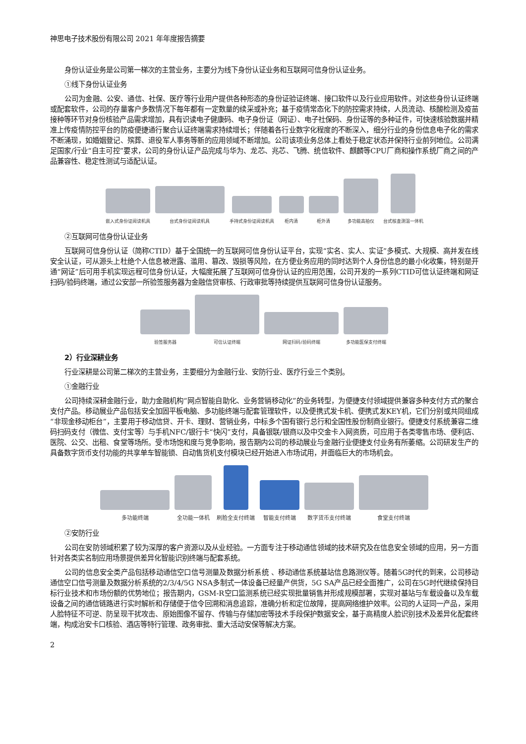神思电子技术股份有限公司 2021 年年度报告摘要
身份认证业务是公司第一梯次的主营业务，主要分为线下身份认证业务和互联网可信身份认证业务。
①线下身份认证业务
公司为金融、公安、通信、社保、医疗等行业用户提供各种形态的身份证验证终端、接口软件以及行业应用软件。对这些身份认证终端或配套软件，公司的存量客户多数情况下每年都有一定数量的续采或补充；基于疫情常态化下的防控需求持续，人员流动、核酸检测及疫苗接种等环节对身份核验产品需求增加，具有识读电子健康码、电子身份证（网证）、电子社保码、身份证等的多种证件，可快速核验数据并精准上传疫情防控平台的防疫便捷通行聚合认证终端需求持续增长；伴随着各行业数字化程度的不断深入，细分行业的身份信息电子化的需求不断涌现，如婚姻登记、殡葬、退役军人事务等新的应用领域不断增加。公司该项业务总体上看处于稳定状态并保持行业前列地位。公司满足国家/行业“自主可控”要求，公司的身份认证产品完成与华为、龙芯、兆芯、飞腾、统信软件、麒麟等CPU厂商和操作系统厂商之间的产品兼容性、稳定性测试与适配认证。
嵌入式身份证阅读机具
台式身份证阅读机具
手持式身份证阅读机具
柜内清
柜外清
多功能高拍仪
台式核查测温一体机
②互联网可信身份认证业务
互联网可信身份认证（简称CTID）基于全国统一的互联网可信身份认证平台，实现“实名、实人、实证”多模式、大规模、高并发在线安全认证，可从源头上杜绝个人信息被泄露、滥用、篡改、毁损等风险，在方便业务应用的同时达到个人身份信息的最小化收集，特别是开通“网证”后可用手机实现远程可信身份认证，大幅度拓展了互联网可信身份认证的应用范围，公司开发的一系列CTID可信认证终端和网证扫码/验码终端，通过公安部一所验签服务器为金融信贷审核、行政审批等持续提供互联网可信身份认证服务。
验签服务器
可信认证终端
网证扫码/验码终端
多功能医保支付终端
2）行业深耕业务
行业深耕是公司第二梯次的主营业务，主要细分为金融行业、安防行业、医疗行业三个类别。
①金融行业
公司持续深耕金融行业，助力金融机构“网点智能自助化、业务营销移动化”的业务转型，为便捷支付领域提供兼容多种支付方式的聚合支付产品。移动展业产品包括安全加固平板电脑、多功能终端与配套管理软件，以及便携式发卡机、便携式发KEY机，它们分别或共同组成“非现金移动柜台”，主要用于移动信贷、开卡、理财、营销业务，中标多个国有银行总行和全国性股份制商业银行。便捷支付系统兼容二维码扫码支付（微信、支付宝等）与手机NFC/银行卡“快闪”支付，具备银联/银商以及中交金卡入网资质，可应用于各类零售市场、便利店、医院、公交、出租、食堂等场所。受市场饱和度与竞争影响，报告期内公司的移动展业与金融行业便捷支付业务有所萎缩。公司研发生产的具备数字货币支付功能的共享单车智能锁、自动售货机支付模块已经开始进入市场试用，并面临巨大的市场机会。
多功能终端
全功能一体机
刷脸全支付终端
智能支付终端
数字货币支付终端
食堂支付终端
②安防行业
公司在安防领域积累了较为深厚的客户资源以及从业经验。一方面专注于移动通信领域的技术研究及在信息安全领域的应用，另一方面针对各类实名制应用场景提供差异化智能识别终端与配套系统。
公司的信息安全类产品包括移动通信空口信号测量及数据分析系统 、移动通信系统基站信息路测仪等。随着5G时代的到来，公司移动通信空口信号测量及数据分析系统的2/3/4/5G NSA多制式一体设备已经量产供货，5G SA产品已经全面推广，公司在5G时代继续保持目标行业技术和市场份额的优势地位；报告期内，GSM-R空口监测系统已经实现批量销售并形成规模部署，实现对基站与车载设备以及车载设备之间的通信链路进行实时解析和存储便于信令回溯和消息追踪，准确分析和定位故障，提高网络维护效率。公司的人证同一产品，采用人脸特征不可逆、防呈现干扰攻击、原始图像不留存、传输与存储加密等技术手段保护数据安全，基于高精度人脸识别技术及差异化配套终端，构成治安卡口核验、酒店等特行管理、政务审批、重大活动安保等解决方案。
2